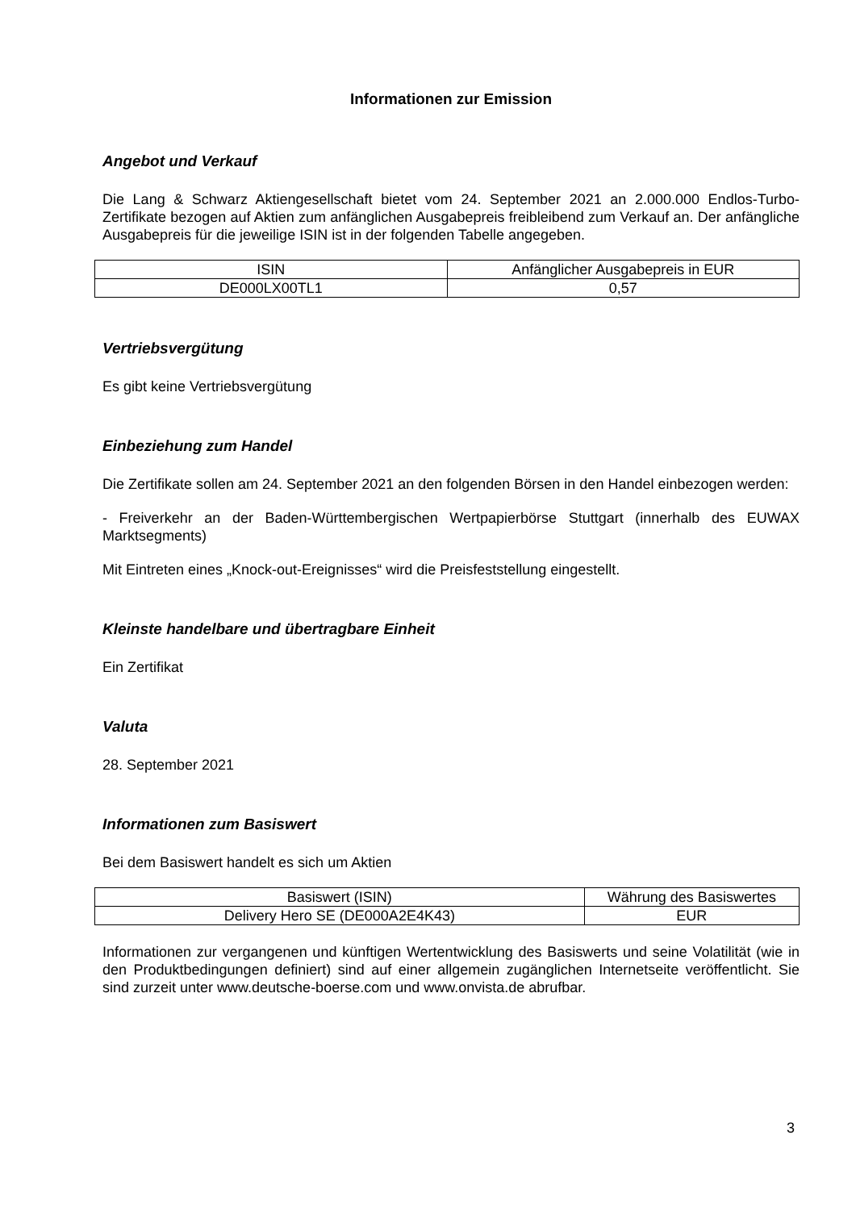Informationen zur Emission
Angebot und Verkauf
Die Lang & Schwarz Aktiengesellschaft bietet vom 24. September 2021 an 2.000.000 Endlos-Turbo-Zertifikate bezogen auf Aktien zum anfänglichen Ausgabepreis freibleibend zum Verkauf an. Der anfängliche Ausgabepreis für die jeweilige ISIN ist in der folgenden Tabelle angegeben.
| ISIN | Anfänglicher Ausgabepreis in EUR |
| --- | --- |
| DE000LX00TL1 | 0,57 |
Vertriebsvergütung
Es gibt keine Vertriebsvergütung
Einbeziehung zum Handel
Die Zertifikate sollen am 24. September 2021 an den folgenden Börsen in den Handel einbezogen werden:
- Freiverkehr an der Baden-Württembergischen Wertpapierbörse Stuttgart (innerhalb des EUWAX Marktsegments)
Mit Eintreten eines „Knock-out-Ereignisses“ wird die Preisfeststellung eingestellt.
Kleinste handelbare und übertragbare Einheit
Ein Zertifikat
Valuta
28. September 2021
Informationen zum Basiswert
Bei dem Basiswert handelt es sich um Aktien
| Basiswert (ISIN) | Währung des Basiswertes |
| --- | --- |
| Delivery Hero SE (DE000A2E4K43) | EUR |
Informationen zur vergangenen und künftigen Wertentwicklung des Basiswerts und seine Volatilität (wie in den Produktbedingungen definiert) sind auf einer allgemein zugänglichen Internetseite veröffentlicht. Sie sind zurzeit unter www.deutsche-boerse.com und www.onvista.de abrufbar.
3